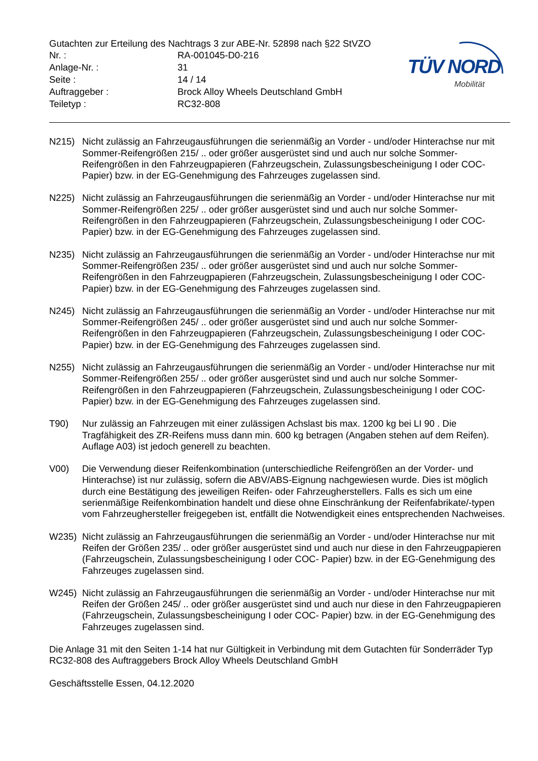Gutachten zur Erteilung des Nachtrags 3 zur ABE-Nr. 52898 nach §22 StVZO
| Nr. : | RA-001045-D0-216 |
| Anlage-Nr. : | 31 |
| Seite : | 14 / 14 |
| Auftraggeber : | Brock Alloy Wheels Deutschland GmbH |
| Teiletyp : | RC32-808 |
TÜV NORD
Mobilität
N215) Nicht zulässig an Fahrzeugausführungen die serienmäßig an Vorder - und/oder Hinterachse nur mit Sommer-Reifengrößen 215/ .. oder größer ausgerüstet sind und auch nur solche Sommer-Reifengrößen in den Fahrzeugpapieren (Fahrzeugschein, Zulassungsbescheinigung I oder COC- Papier) bzw. in der EG-Genehmigung des Fahrzeuges zugelassen sind.
N225) Nicht zulässig an Fahrzeugausführungen die serienmäßig an Vorder - und/oder Hinterachse nur mit Sommer-Reifengrößen 225/ .. oder größer ausgerüstet sind und auch nur solche Sommer-Reifengrößen in den Fahrzeugpapieren (Fahrzeugschein, Zulassungsbescheinigung I oder COC- Papier) bzw. in der EG-Genehmigung des Fahrzeuges zugelassen sind.
N235) Nicht zulässig an Fahrzeugausführungen die serienmäßig an Vorder - und/oder Hinterachse nur mit Sommer-Reifengrößen 235/ .. oder größer ausgerüstet sind und auch nur solche Sommer-Reifengrößen in den Fahrzeugpapieren (Fahrzeugschein, Zulassungsbescheinigung I oder COC- Papier) bzw. in der EG-Genehmigung des Fahrzeuges zugelassen sind.
N245) Nicht zulässig an Fahrzeugausführungen die serienmäßig an Vorder - und/oder Hinterachse nur mit Sommer-Reifengrößen 245/ .. oder größer ausgerüstet sind und auch nur solche Sommer-Reifengrößen in den Fahrzeugpapieren (Fahrzeugschein, Zulassungsbescheinigung I oder COC- Papier) bzw. in der EG-Genehmigung des Fahrzeuges zugelassen sind.
N255) Nicht zulässig an Fahrzeugausführungen die serienmäßig an Vorder - und/oder Hinterachse nur mit Sommer-Reifengrößen 255/ .. oder größer ausgerüstet sind und auch nur solche Sommer-Reifengrößen in den Fahrzeugpapieren (Fahrzeugschein, Zulassungsbescheinigung I oder COC- Papier) bzw. in der EG-Genehmigung des Fahrzeuges zugelassen sind.
T90) Nur zulässig an Fahrzeugen mit einer zulässigen Achslast bis max. 1200 kg bei LI 90 . Die Tragfähigkeit des ZR-Reifens muss dann min. 600 kg betragen (Angaben stehen auf dem Reifen). Auflage A03) ist jedoch generell zu beachten.
V00) Die Verwendung dieser Reifenkombination (unterschiedliche Reifengrößen an der Vorder- und Hinterachse) ist nur zulässig, sofern die ABV/ABS-Eignung nachgewiesen wurde. Dies ist möglich durch eine Bestätigung des jeweiligen Reifen- oder Fahrzeugherstellers. Falls es sich um eine serienmäßige Reifenkombination handelt und diese ohne Einschränkung der Reifenfabrikate/-typen vom Fahrzeughersteller freigegeben ist, entfällt die Notwendigkeit eines entsprechenden Nachweises.
W235) Nicht zulässig an Fahrzeugausführungen die serienmäßig an Vorder - und/oder Hinterachse nur mit Reifen der Größen 235/ .. oder größer ausgerüstet sind und auch nur diese in den Fahrzeugpapieren (Fahrzeugschein, Zulassungsbescheinigung I oder COC- Papier) bzw. in der EG-Genehmigung des Fahrzeuges zugelassen sind.
W245) Nicht zulässig an Fahrzeugausführungen die serienmäßig an Vorder - und/oder Hinterachse nur mit Reifen der Größen 245/ .. oder größer ausgerüstet sind und auch nur diese in den Fahrzeugpapieren (Fahrzeugschein, Zulassungsbescheinigung I oder COC- Papier) bzw. in der EG-Genehmigung des Fahrzeuges zugelassen sind.
Die Anlage 31 mit den Seiten 1-14 hat nur Gültigkeit in Verbindung mit dem Gutachten für Sonderräder Typ RC32-808 des Auftraggebers Brock Alloy Wheels Deutschland GmbH
Geschäftsstelle Essen, 04.12.2020